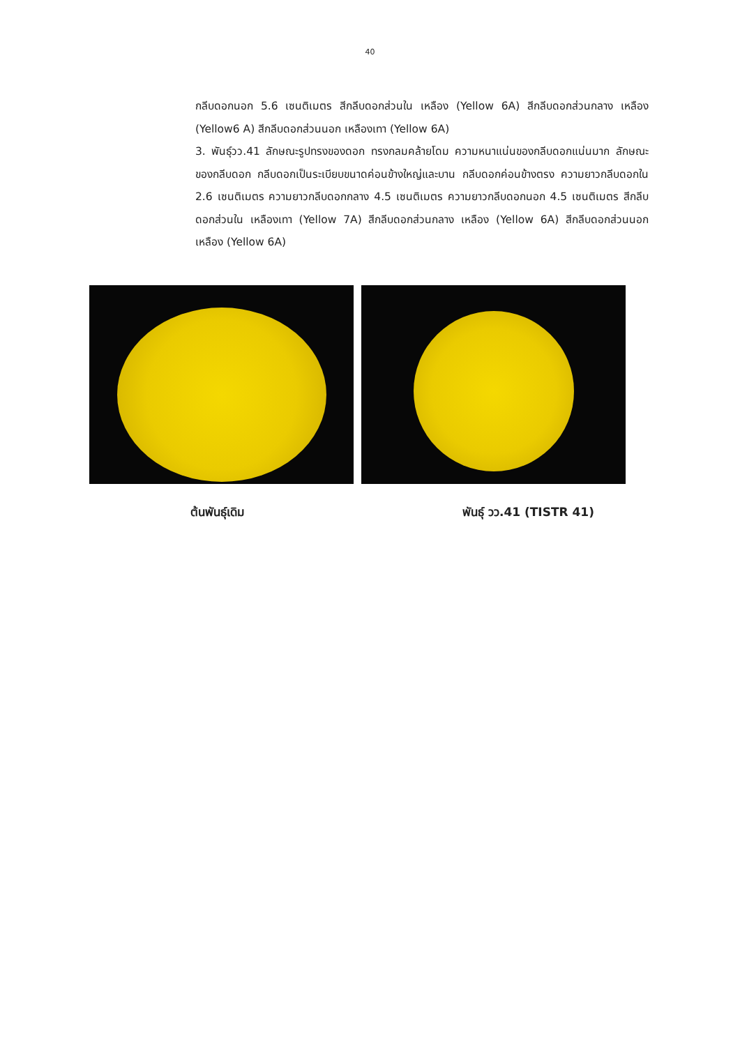40
กลีบดอกนอก 5.6 เซนติเมตร สีกลีบดอกส่วนใน เหลือง (Yellow 6A) สีกลีบดอกส่วนกลาง เหลือง (Yellow6 A) สีกลีบดอกส่วนนอก เหลืองเทา (Yellow 6A)
3. พันธุ์วว.41 ลักษณะรูปทรงของดอก ทรงกลมคล้ายโดม ความหนาแน่นของกลีบดอกแน่นมาก ลักษณะของกลีบดอก กลีบดอกเป็นระเบียบขนาดค่อนข้างใหญ่และบาน กลีบดอกค่อนข้างตรง ความยาวกลีบดอกใน 2.6 เซนติเมตร ความยาวกลีบดอกกลาง 4.5 เซนติเมตร ความยาวกลีบดอกนอก 4.5 เซนติเมตร สีกลีบดอกส่วนใน เหลืองเทา (Yellow 7A) สีกลีบดอกส่วนกลาง เหลือง (Yellow 6A) สีกลีบดอกส่วนนอก เหลือง (Yellow 6A)
ต้นพันธุ์เดิม พันธุ์ วว.41 (TISTR 41)